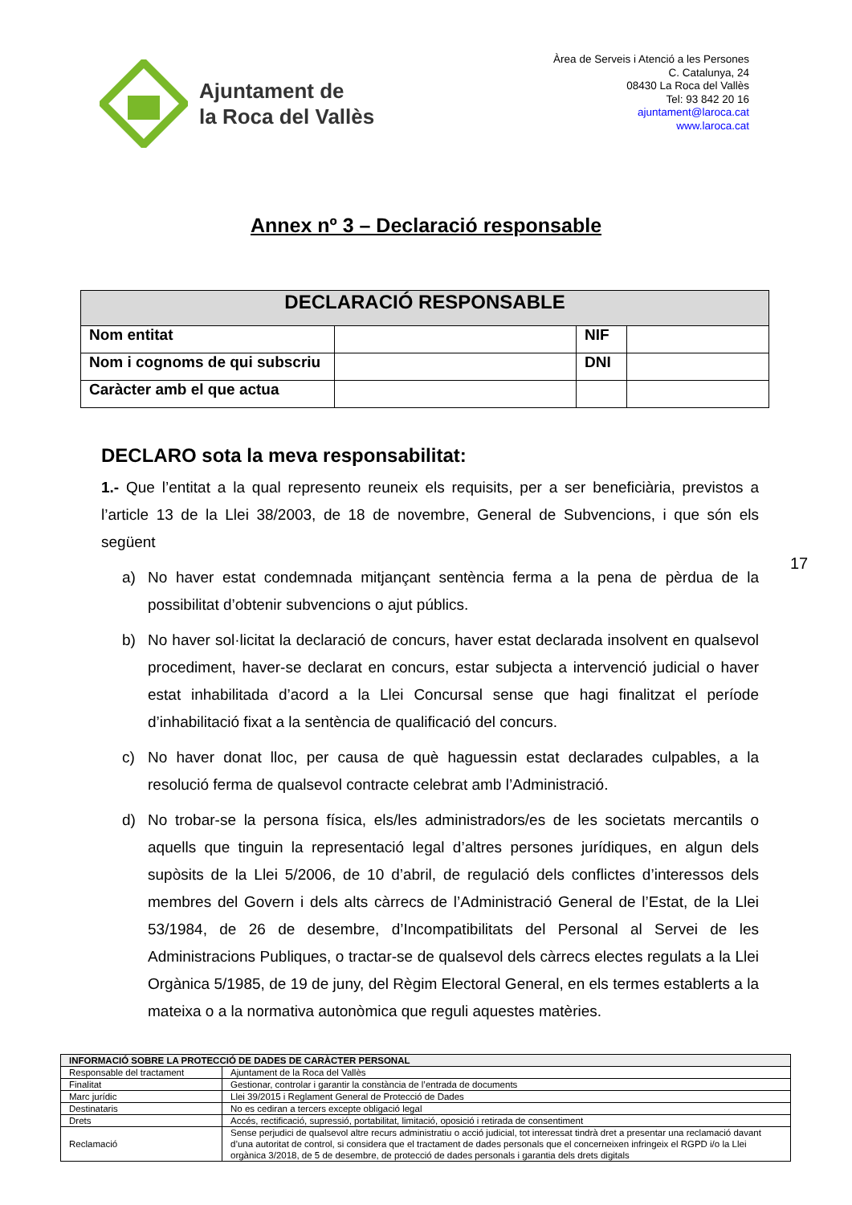Ajuntament de
la Roca del Vallès
Àrea de Serveis i Atenció a les Persones
C. Catalunya, 24
08430 La Roca del Vallès
Tel: 93 842 20 16
ajuntament@laroca.cat
www.laroca.cat
Annex nº 3 – Declaració responsable
| DECLARACIÓ RESPONSABLE | | | |
| --- | --- | --- | --- |
| Nom entitat | | NIF | |
| Nom i cognoms de qui subscriu | | DNI | |
| Caràcter amb el que actua | | | |
DECLARO sota la meva responsabilitat:
1.- Que l’entitat a la qual represento reuneix els requisits, per a ser beneficiària, previstos a l’article 13 de la Llei 38/2003, de 18 de novembre, General de Subvencions, i que són els següent
a) No haver estat condemnada mitjançant sentència ferma a la pena de pèrdua de la possibilitat d’obtenir subvencions o ajut públics.
b) No haver sol·licitat la declaració de concurs, haver estat declarada insolvent en qualsevol procediment, haver-se declarat en concurs, estar subjecta a intervenció judicial o haver estat inhabilitada d’acord a la Llei Concursal sense que hagi finalitzat el període d’inhabilitació fixat a la sentència de qualificació del concurs.
c) No haver donat lloc, per causa de què haguessin estat declarades culpables, a la resolució ferma de qualsevol contracte celebrat amb l’Administració.
d) No trobar-se la persona física, els/les administradors/es de les societats mercantils o aquells que tinguin la representació legal d’altres persones jurídiques, en algun dels supòsits de la Llei 5/2006, de 10 d’abril, de regulació dels conflictes d’interessos dels membres del Govern i dels alts càrrecs de l’Administració General de l’Estat, de la Llei 53/1984, de 26 de desembre, d’Incompatibilitats del Personal al Servei de les Administracions Publiques, o tractar-se de qualsevol dels càrrecs electes regulats a la Llei Orgànica 5/1985, de 19 de juny, del Règim Electoral General, en els termes establerts a la mateixa o a la normativa autonòmica que reguli aquestes matèries.
17
| INFORMACIÓ SOBRE LA PROTECCIÓ DE DADES DE CARÀCTER PERSONAL | |
| --- | --- |
| Responsable del tractament | Ajuntament de la Roca del Vallès |
| Finalitat | Gestionar, controlar i garantir la constància de l’entrada de documents |
| Marc jurídic | Llei 39/2015 i Reglament General de Protecció de Dades |
| Destinataris | No es cediran a tercers excepte obligació legal |
| Drets | Accés, rectificació, supressió, portabilitat, limitació, oposició i retirada de consentiment |
| Reclamació | Sense perjudici de qualsevol altre recurs administratiu o acció judicial, tot interessat tindrà dret a presentar una reclamació davant d’una autoritat de control, si considera que el tractament de dades personals que el concerneixen infringeix el RGPD i/o la Llei orgànica 3/2018, de 5 de desembre, de protecció de dades personals i garantia dels drets digitals |